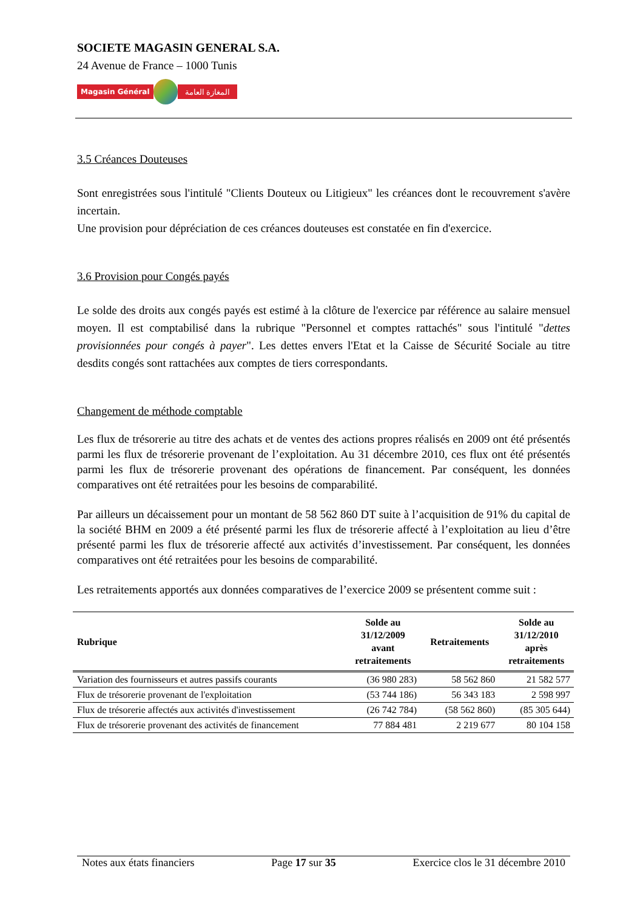SOCIETE MAGASIN GENERAL S.A.
24 Avenue de France – 1000 Tunis
Magasin Général المغازة العامة
3.5 Créances Douteuses
Sont enregistrées sous l'intitulé "Clients Douteux ou Litigieux" les créances dont le recouvrement s'avère incertain.
Une provision pour dépréciation de ces créances douteuses est constatée en fin d'exercice.
3.6 Provision pour Congés payés
Le solde des droits aux congés payés est estimé à la clôture de l'exercice par référence au salaire mensuel moyen. Il est comptabilisé dans la rubrique "Personnel et comptes rattachés" sous l'intitulé "dettes provisionnées pour congés à payer". Les dettes envers l'Etat et la Caisse de Sécurité Sociale au titre desdits congés sont rattachées aux comptes de tiers correspondants.
Changement de méthode comptable
Les flux de trésorerie au titre des achats et de ventes des actions propres réalisés en 2009 ont été présentés parmi les flux de trésorerie provenant de l’exploitation. Au 31 décembre 2010, ces flux ont été présentés parmi les flux de trésorerie provenant des opérations de financement. Par conséquent, les données comparatives ont été retraitées pour les besoins de comparabilité.
Par ailleurs un décaissement pour un montant de 58 562 860 DT suite à l’acquisition de 91% du capital de la société BHM en 2009 a été présenté parmi les flux de trésorerie affecté à l’exploitation au lieu d’être présenté parmi les flux de trésorerie affecté aux activités d’investissement. Par conséquent, les données comparatives ont été retraitées pour les besoins de comparabilité.
Les retraitements apportés aux données comparatives de l’exercice 2009 se présentent comme suit :
| Rubrique | Solde au 31/12/2009 avant retraitements | Retraitements | Solde au 31/12/2010 après retraitements |
| --- | --- | --- | --- |
| Variation des fournisseurs et autres passifs courants | (36 980 283) | 58 562 860 | 21 582 577 |
| Flux de trésorerie provenant de l'exploitation | (53 744 186) | 56 343 183 | 2 598 997 |
| Flux de trésorerie affectés aux activités d'investissement | (26 742 784) | (58 562 860) | (85 305 644) |
| Flux de trésorerie provenant des activités de financement | 77 884 481 | 2 219 677 | 80 104 158 |
Notes aux états financiers Page 17 sur 35 Exercice clos le 31 décembre 2010